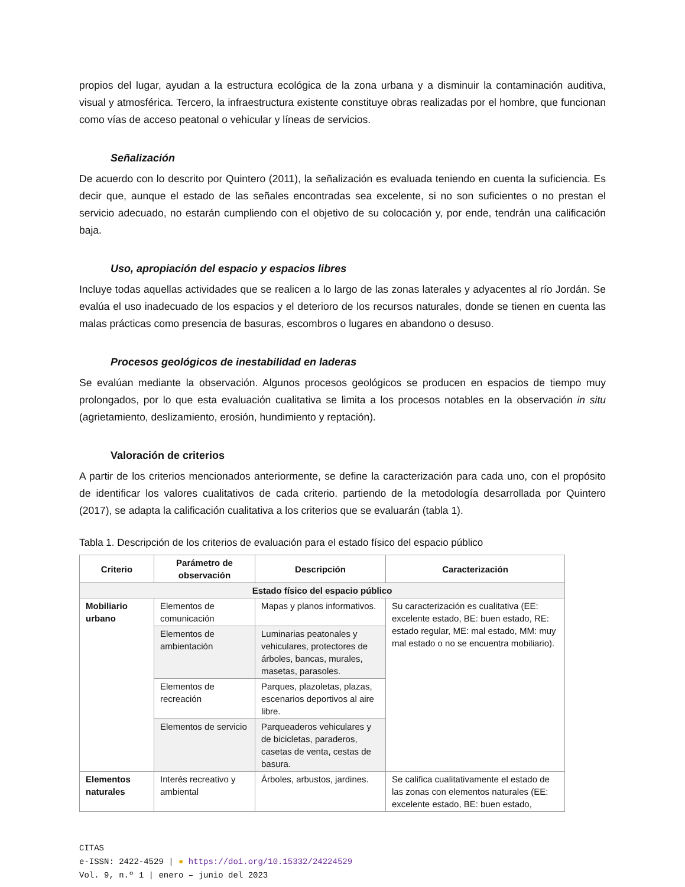propios del lugar, ayudan a la estructura ecológica de la zona urbana y a disminuir la contaminación auditiva, visual y atmosférica. Tercero, la infraestructura existente constituye obras realizadas por el hombre, que funcionan como vías de acceso peatonal o vehicular y líneas de servicios.
Señalización
De acuerdo con lo descrito por Quintero (2011), la señalización es evaluada teniendo en cuenta la suficiencia. Es decir que, aunque el estado de las señales encontradas sea excelente, si no son suficientes o no prestan el servicio adecuado, no estarán cumpliendo con el objetivo de su colocación y, por ende, tendrán una calificación baja.
Uso, apropiación del espacio y espacios libres
Incluye todas aquellas actividades que se realicen a lo largo de las zonas laterales y adyacentes al río Jordán. Se evalúa el uso inadecuado de los espacios y el deterioro de los recursos naturales, donde se tienen en cuenta las malas prácticas como presencia de basuras, escombros o lugares en abandono o desuso.
Procesos geológicos de inestabilidad en laderas
Se evalúan mediante la observación. Algunos procesos geológicos se producen en espacios de tiempo muy prolongados, por lo que esta evaluación cualitativa se limita a los procesos notables en la observación in situ (agrietamiento, deslizamiento, erosión, hundimiento y reptación).
Valoración de criterios
A partir de los criterios mencionados anteriormente, se define la caracterización para cada uno, con el propósito de identificar los valores cualitativos de cada criterio. partiendo de la metodología desarrollada por Quintero (2017), se adapta la calificación cualitativa a los criterios que se evaluarán (tabla 1).
Tabla 1. Descripción de los criterios de evaluación para el estado físico del espacio público
| Criterio | Parámetro de observación | Descripción | Caracterización |
| --- | --- | --- | --- |
| Estado físico del espacio público | | | |
| Mobiliario urbano | Elementos de comunicación | Mapas y planos informativos. | Su caracterización es cualitativa (EE: excelente estado, BE: buen estado, RE: estado regular, ME: mal estado, MM: muy mal estado o no se encuentra mobiliario). |
| | Elementos de ambientación | Luminarias peatonales y vehiculares, protectores de árboles, bancas, murales, masetas, parasoles. | |
| | Elementos de recreación | Parques, plazoletas, plazas, escenarios deportivos al aire libre. | |
| | Elementos de servicio | Parqueaderos vehiculares y de bicicletas, paraderos, casetas de venta, cestas de basura. | |
| Elementos naturales | Interés recreativo y ambiental | Árboles, arbustos, jardines. | Se califica cualitativamente el estado de las zonas con elementos naturales (EE: excelente estado, BE: buen estado, |
CITAS
e-ISSN: 2422-4529 | ● https://doi.org/10.15332/24224529
Vol. 9, n.º 1 | enero – junio del 2023